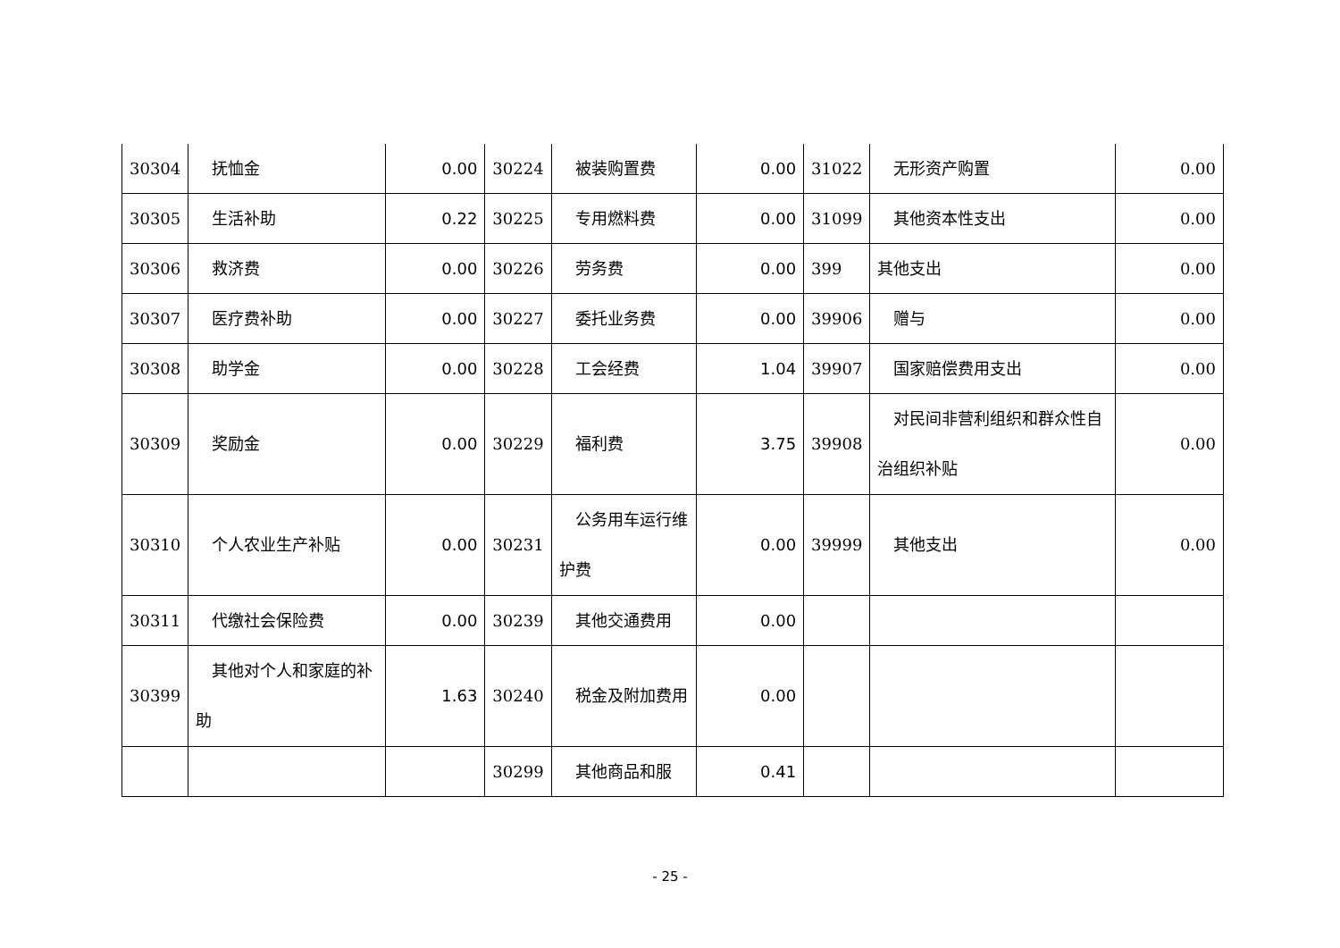| 30304 | 抚恤金 | 0.00 | 30224 | 被装购置费 | 0.00 | 31022 | 无形资产购置 | 0.00 |
| 30305 | 生活补助 | 0.22 | 30225 | 专用燃料费 | 0.00 | 31099 | 其他资本性支出 | 0.00 |
| 30306 | 救济费 | 0.00 | 30226 | 劳务费 | 0.00 | 399 | 其他支出 | 0.00 |
| 30307 | 医疗费补助 | 0.00 | 30227 | 委托业务费 | 0.00 | 39906 | 赠与 | 0.00 |
| 30308 | 助学金 | 0.00 | 30228 | 工会经费 | 1.04 | 39907 | 国家赔偿费用支出 | 0.00 |
| 30309 | 奖励金 | 0.00 | 30229 | 福利费 | 3.75 | 39908 | 对民间非营利组织和群众性自治组织补贴 | 0.00 |
| 30310 | 个人农业生产补贴 | 0.00 | 30231 | 公务用车运行维护费 | 0.00 | 39999 | 其他支出 | 0.00 |
| 30311 | 代缴社会保险费 | 0.00 | 30239 | 其他交通费用 | 0.00 | | | |
| 30399 | 其他对个人和家庭的补助 | 1.63 | 30240 | 税金及附加费用 | 0.00 | | | |
| | | | 30299 | 其他商品和服 | 0.41 | | | |
- 25 -